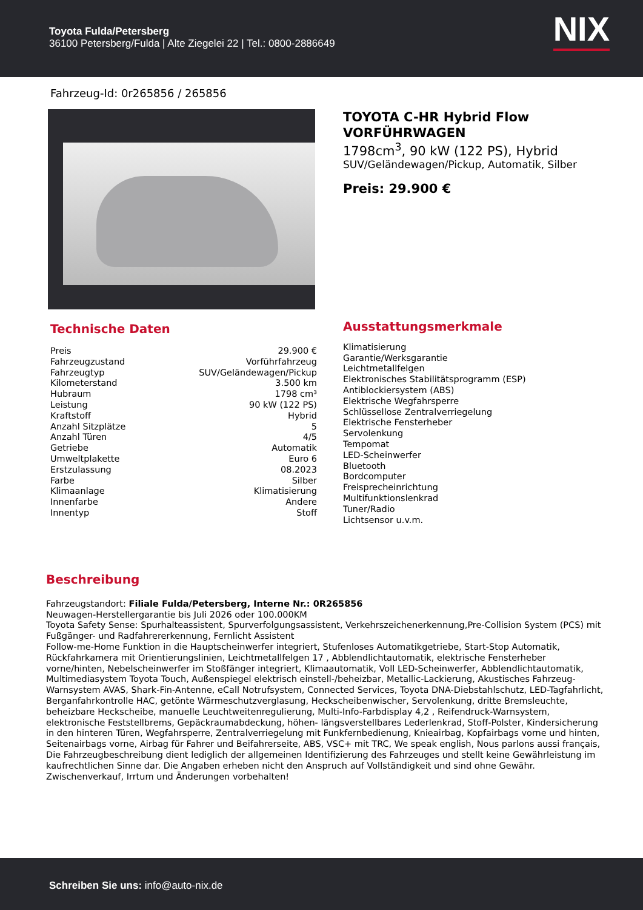Toyota Fulda/Petersberg
36100 Petersberg/Fulda | Alte Ziegelei 22 | Tel.: 0800-2886649
NIX
Fahrzeug-Id: 0r265856 / 265856
TOYOTA C-HR Hybrid Flow VORFÜHRWAGEN
1798cm<sup>3</sup>, 90 kW (122 PS), Hybrid
SUV/Geländewagen/Pickup, Automatik, Silber
Preis: 29.900 €
Technische Daten
| Preis | 29.900 € |
| Fahrzeugzustand | Vorführfahrzeug |
| Fahrzeugtyp | SUV/Geländewagen/Pickup |
| Kilometerstand | 3.500 km |
| Hubraum | 1798 cm³ |
| Leistung | 90 kW (122 PS) |
| Kraftstoff | Hybrid |
| Anzahl Sitzplätze | 5 |
| Anzahl Türen | 4/5 |
| Getriebe | Automatik |
| Umweltplakette | Euro 6 |
| Erstzulassung | 08.2023 |
| Farbe | Silber |
| Klimaanlage | Klimatisierung |
| Innenfarbe | Andere |
| Innentyp | Stoff |
Ausstattungsmerkmale
Klimatisierung
Garantie/Werksgarantie
Leichtmetallfelgen
Elektronisches Stabilitätsprogramm (ESP)
Antiblockiersystem (ABS)
Elektrische Wegfahrsperre
Schlüssellose Zentralverriegelung
Elektrische Fensterheber
Servolenkung
Tempomat
LED-Scheinwerfer
Bluetooth
Bordcomputer
Freisprecheinrichtung
Multifunktionslenkrad
Tuner/Radio
Lichtsensor u.v.m.
Beschreibung
Fahrzeugstandort: Filiale Fulda/Petersberg, Interne Nr.: 0R265856
Neuwagen-Herstellergarantie bis Juli 2026 oder 100.000KM
Toyota Safety Sense: Spurhalteassistent, Spurverfolgungsassistent, Verkehrszeichenerkennung,Pre-Collision System (PCS) mit Fußgänger- und Radfahrererkennung, Fernlicht Assistent
Follow-me-Home Funktion in die Hauptscheinwerfer integriert, Stufenloses Automatikgetriebe, Start-Stop Automatik, Rückfahrkamera mit Orientierungslinien, Leichtmetallfelgen 17 , Abblendlichtautomatik, elektrische Fensterheber vorne/hinten, Nebelscheinwerfer im Stoßfänger integriert, Klimaautomatik, Voll LED-Scheinwerfer, Abblendlichtautomatik, Multimediasystem Toyota Touch, Außenspiegel elektrisch einstell-/beheizbar, Metallic-Lackierung, Akustisches Fahrzeug-Warnsystem AVAS, Shark-Fin-Antenne, eCall Notrufsystem, Connected Services, Toyota DNA-Diebstahlschutz, LED-Tagfahrlicht, Berganfahrkontrolle HAC, getönte Wärmeschutzverglasung, Heckscheibenwischer, Servolenkung, dritte Bremsleuchte, beheizbare Heckscheibe, manuelle Leuchtweitenregulierung, Multi-Info-Farbdisplay 4,2 , Reifendruck-Warnsystem, elektronische Feststellbrems, Gepäckraumabdeckung, höhen- längsverstellbares Lederlenkrad, Stoff-Polster, Kindersicherung in den hinteren Türen, Wegfahrsperre, Zentralverriegelung mit Funkfernbedienung, Knieairbag, Kopfairbags vorne und hinten, Seitenairbags vorne, Airbag für Fahrer und Beifahrerseite, ABS, VSC+ mit TRC, We speak english, Nous parlons aussi français, Die Fahrzeugbeschreibung dient lediglich der allgemeinen Identifizierung des Fahrzeuges und stellt keine Gewährleistung im kaufrechtlichen Sinne dar. Die Angaben erheben nicht den Anspruch auf Vollständigkeit und sind ohne Gewähr. Zwischenverkauf, Irrtum und Änderungen vorbehalten!
Schreiben Sie uns: info@auto-nix.de